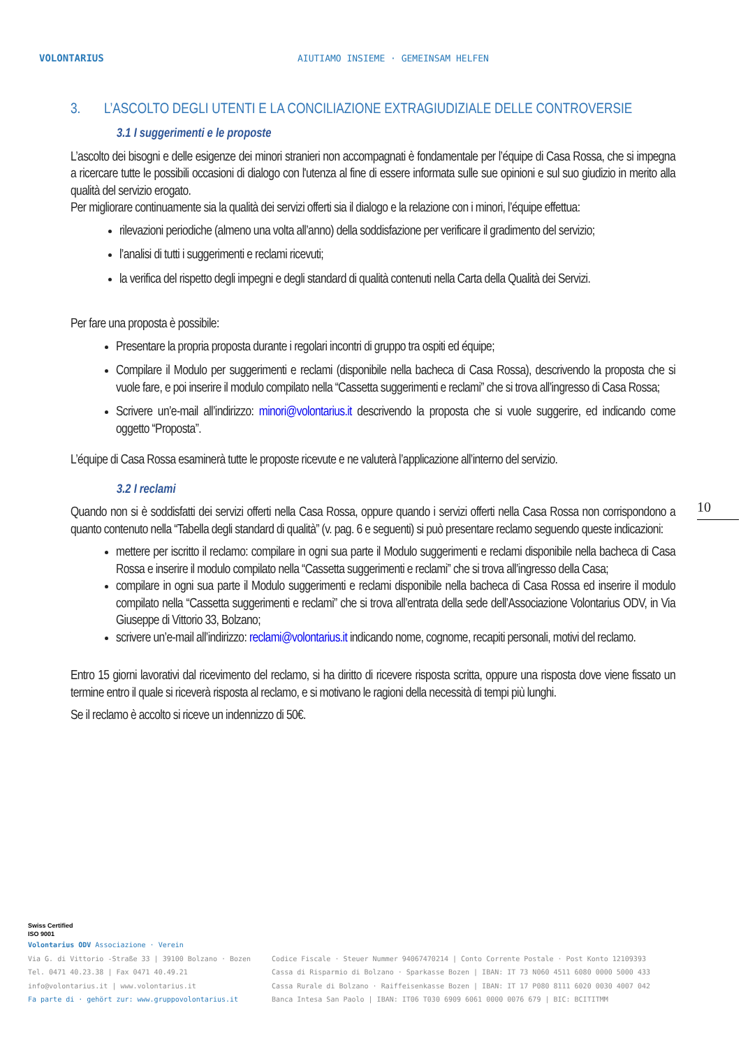VOLONTARIUS
AIUTIAMO INSIEME · GEMEINSAM HELFEN
3. L’ASCOLTO DEGLI UTENTI E LA CONCILIAZIONE EXTRAGIUDIZIALE DELLE CONTROVERSIE
3.1 I suggerimenti e le proposte
L’ascolto dei bisogni e delle esigenze dei minori stranieri non accompagnati è fondamentale per l’équipe di Casa Rossa, che si impegna a ricercare tutte le possibili occasioni di dialogo con l'utenza al fine di essere informata sulle sue opinioni e sul suo giudizio in merito alla qualità del servizio erogato.
Per migliorare continuamente sia la qualità dei servizi offerti sia il dialogo e la relazione con i minori, l’équipe effettua:
rilevazioni periodiche (almeno una volta all’anno) della soddisfazione per verificare il gradimento del servizio;
l’analisi di tutti i suggerimenti e reclami ricevuti;
la verifica del rispetto degli impegni e degli standard di qualità contenuti nella Carta della Qualità dei Servizi.
Per fare una proposta è possibile:
Presentare la propria proposta durante i regolari incontri di gruppo tra ospiti ed équipe;
Compilare il Modulo per suggerimenti e reclami (disponibile nella bacheca di Casa Rossa), descrivendo la proposta che si vuole fare, e poi inserire il modulo compilato nella “Cassetta suggerimenti e reclami” che si trova all’ingresso di Casa Rossa;
Scrivere un’e-mail all’indirizzo: minori@volontarius.it descrivendo la proposta che si vuole suggerire, ed indicando come oggetto “Proposta”.
L’équipe di Casa Rossa esaminerà tutte le proposte ricevute e ne valuterà l’applicazione all’interno del servizio.
3.2 I reclami
Quando non si è soddisfatti dei servizi offerti nella Casa Rossa, oppure quando i servizi offerti nella Casa Rossa non corrispondono a quanto contenuto nella “Tabella degli standard di qualità” (v. pag. 6 e seguenti) si può presentare reclamo seguendo queste indicazioni:
mettere per iscritto il reclamo: compilare in ogni sua parte il Modulo suggerimenti e reclami disponibile nella bacheca di Casa Rossa e inserire il modulo compilato nella “Cassetta suggerimenti e reclami” che si trova all’ingresso della Casa;
compilare in ogni sua parte il Modulo suggerimenti e reclami disponibile nella bacheca di Casa Rossa ed inserire il modulo compilato nella “Cassetta suggerimenti e reclami” che si trova all’entrata della sede dell’Associazione Volontarius ODV, in Via Giuseppe di Vittorio 33, Bolzano;
scrivere un’e-mail all’indirizzo: reclami@volontarius.it indicando nome, cognome, recapiti personali, motivi del reclamo.
Entro 15 giorni lavorativi dal ricevimento del reclamo, si ha diritto di ricevere risposta scritta, oppure una risposta dove viene fissato un termine entro il quale si riceverà risposta al reclamo, e si motivano le ragioni della necessità di tempi più lunghi.
Se il reclamo è accolto si riceve un indennizzo di 50€.
10
Swiss Certified
ISO 9001
Volontarius ODV Associazione · Verein
Via G. di Vittorio -Straße 33 | 39100 Bolzano · Bozen
Tel. 0471 40.23.38 | Fax 0471 40.49.21
info@volontarius.it | www.volontarius.it
Fa parte di · gehört zur: www.gruppovolontarius.it
Codice Fiscale · Steuer Nummer 94067470214 | Conto Corrente Postale · Post Konto 12109393
Cassa di Risparmio di Bolzano · Sparkasse Bozen | IBAN: IT 73 N060 4511 6080 0000 5000 433
Cassa Rurale di Bolzano · Raiffeisenkasse Bozen | IBAN: IT 17 P080 8111 6020 0030 4007 042
Banca Intesa San Paolo | IBAN: IT06 T030 6909 6061 0000 0076 679 | BIC: BCITITMM